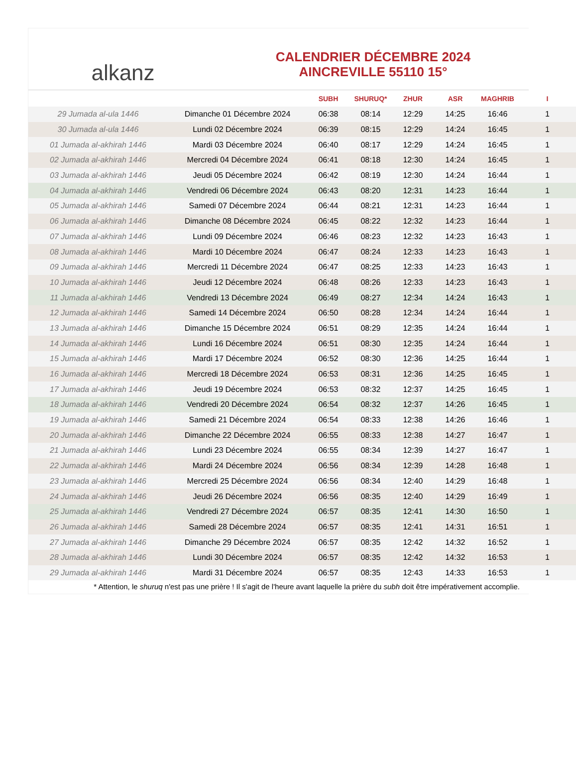alkanz
CALENDRIER DÉCEMBRE 2024
AINCREVILLE 55110 15°
| | | SUBH | SHURUQ* | ZHUR | ASR | MAGHRIB | I |
| --- | --- | --- | --- | --- | --- | --- | --- |
| 29 Jumada al-ula 1446 | Dimanche 01 Décembre 2024 | 06:38 | 08:14 | 12:29 | 14:25 | 16:46 | 1 |
| 30 Jumada al-ula 1446 | Lundi 02 Décembre 2024 | 06:39 | 08:15 | 12:29 | 14:24 | 16:45 | 1 |
| 01 Jumada al-akhirah 1446 | Mardi 03 Décembre 2024 | 06:40 | 08:17 | 12:29 | 14:24 | 16:45 | 1 |
| 02 Jumada al-akhirah 1446 | Mercredi 04 Décembre 2024 | 06:41 | 08:18 | 12:30 | 14:24 | 16:45 | 1 |
| 03 Jumada al-akhirah 1446 | Jeudi 05 Décembre 2024 | 06:42 | 08:19 | 12:30 | 14:24 | 16:44 | 1 |
| 04 Jumada al-akhirah 1446 | Vendredi 06 Décembre 2024 | 06:43 | 08:20 | 12:31 | 14:23 | 16:44 | 1 |
| 05 Jumada al-akhirah 1446 | Samedi 07 Décembre 2024 | 06:44 | 08:21 | 12:31 | 14:23 | 16:44 | 1 |
| 06 Jumada al-akhirah 1446 | Dimanche 08 Décembre 2024 | 06:45 | 08:22 | 12:32 | 14:23 | 16:44 | 1 |
| 07 Jumada al-akhirah 1446 | Lundi 09 Décembre 2024 | 06:46 | 08:23 | 12:32 | 14:23 | 16:43 | 1 |
| 08 Jumada al-akhirah 1446 | Mardi 10 Décembre 2024 | 06:47 | 08:24 | 12:33 | 14:23 | 16:43 | 1 |
| 09 Jumada al-akhirah 1446 | Mercredi 11 Décembre 2024 | 06:47 | 08:25 | 12:33 | 14:23 | 16:43 | 1 |
| 10 Jumada al-akhirah 1446 | Jeudi 12 Décembre 2024 | 06:48 | 08:26 | 12:33 | 14:23 | 16:43 | 1 |
| 11 Jumada al-akhirah 1446 | Vendredi 13 Décembre 2024 | 06:49 | 08:27 | 12:34 | 14:24 | 16:43 | 1 |
| 12 Jumada al-akhirah 1446 | Samedi 14 Décembre 2024 | 06:50 | 08:28 | 12:34 | 14:24 | 16:44 | 1 |
| 13 Jumada al-akhirah 1446 | Dimanche 15 Décembre 2024 | 06:51 | 08:29 | 12:35 | 14:24 | 16:44 | 1 |
| 14 Jumada al-akhirah 1446 | Lundi 16 Décembre 2024 | 06:51 | 08:30 | 12:35 | 14:24 | 16:44 | 1 |
| 15 Jumada al-akhirah 1446 | Mardi 17 Décembre 2024 | 06:52 | 08:30 | 12:36 | 14:25 | 16:44 | 1 |
| 16 Jumada al-akhirah 1446 | Mercredi 18 Décembre 2024 | 06:53 | 08:31 | 12:36 | 14:25 | 16:45 | 1 |
| 17 Jumada al-akhirah 1446 | Jeudi 19 Décembre 2024 | 06:53 | 08:32 | 12:37 | 14:25 | 16:45 | 1 |
| 18 Jumada al-akhirah 1446 | Vendredi 20 Décembre 2024 | 06:54 | 08:32 | 12:37 | 14:26 | 16:45 | 1 |
| 19 Jumada al-akhirah 1446 | Samedi 21 Décembre 2024 | 06:54 | 08:33 | 12:38 | 14:26 | 16:46 | 1 |
| 20 Jumada al-akhirah 1446 | Dimanche 22 Décembre 2024 | 06:55 | 08:33 | 12:38 | 14:27 | 16:47 | 1 |
| 21 Jumada al-akhirah 1446 | Lundi 23 Décembre 2024 | 06:55 | 08:34 | 12:39 | 14:27 | 16:47 | 1 |
| 22 Jumada al-akhirah 1446 | Mardi 24 Décembre 2024 | 06:56 | 08:34 | 12:39 | 14:28 | 16:48 | 1 |
| 23 Jumada al-akhirah 1446 | Mercredi 25 Décembre 2024 | 06:56 | 08:34 | 12:40 | 14:29 | 16:48 | 1 |
| 24 Jumada al-akhirah 1446 | Jeudi 26 Décembre 2024 | 06:56 | 08:35 | 12:40 | 14:29 | 16:49 | 1 |
| 25 Jumada al-akhirah 1446 | Vendredi 27 Décembre 2024 | 06:57 | 08:35 | 12:41 | 14:30 | 16:50 | 1 |
| 26 Jumada al-akhirah 1446 | Samedi 28 Décembre 2024 | 06:57 | 08:35 | 12:41 | 14:31 | 16:51 | 1 |
| 27 Jumada al-akhirah 1446 | Dimanche 29 Décembre 2024 | 06:57 | 08:35 | 12:42 | 14:32 | 16:52 | 1 |
| 28 Jumada al-akhirah 1446 | Lundi 30 Décembre 2024 | 06:57 | 08:35 | 12:42 | 14:32 | 16:53 | 1 |
| 29 Jumada al-akhirah 1446 | Mardi 31 Décembre 2024 | 06:57 | 08:35 | 12:43 | 14:33 | 16:53 | 1 |
* Attention, le shuruq n'est pas une prière ! Il s'agit de l'heure avant laquelle la prière du subh doit être impérativement accomplie.